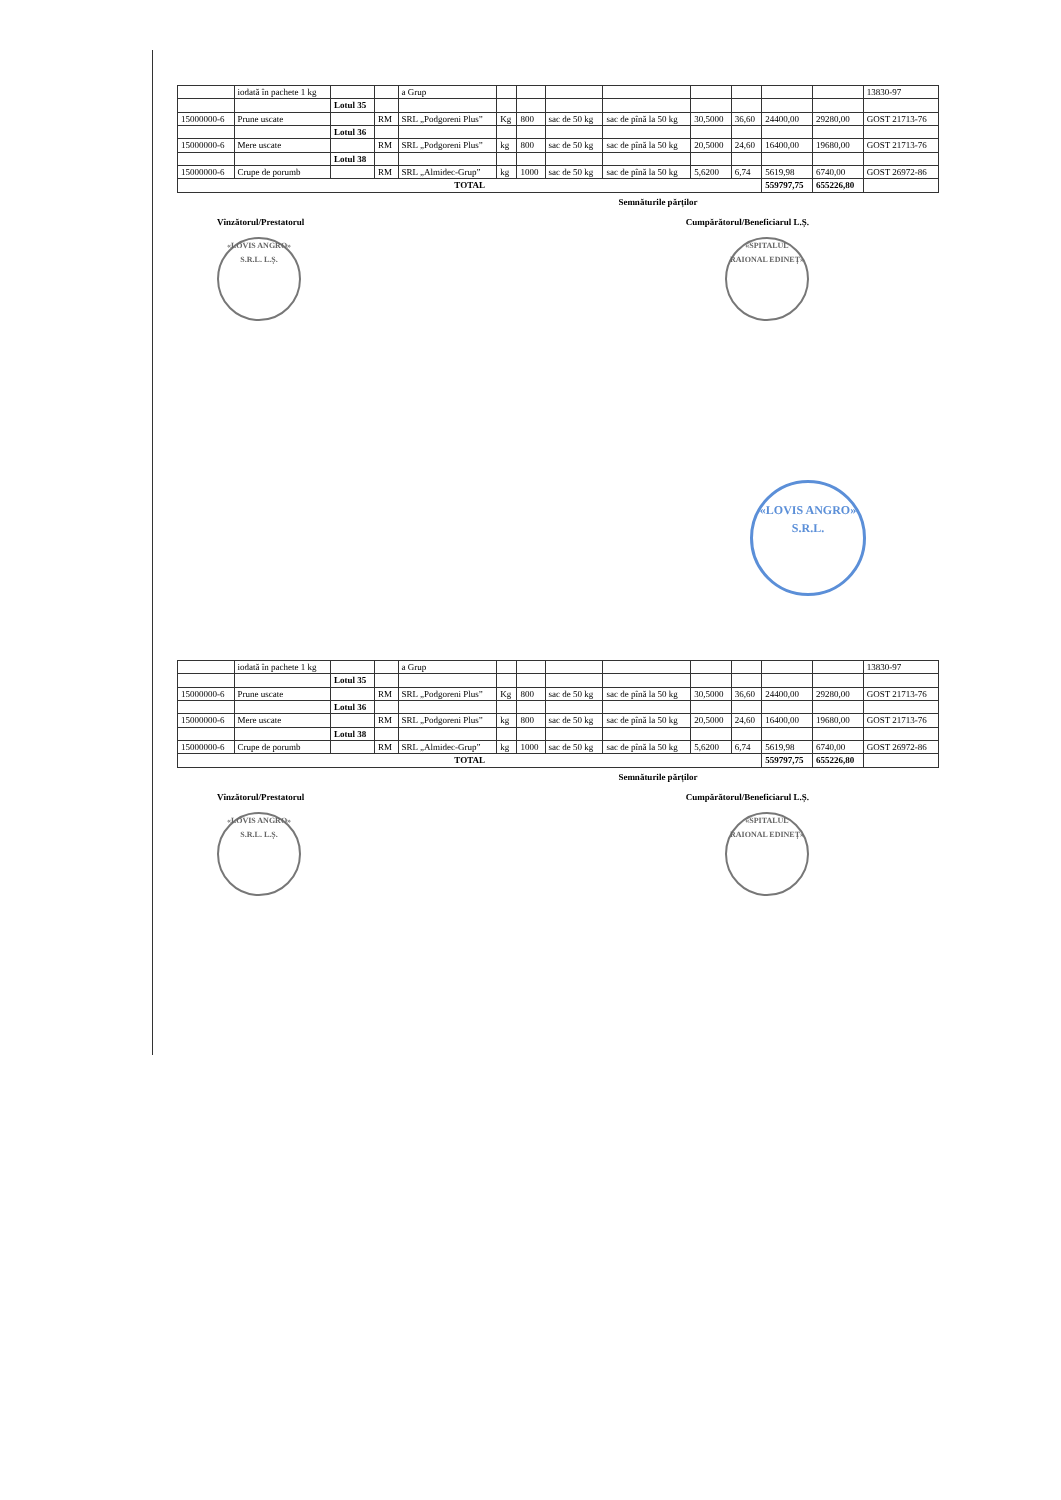| | iodată în pachete 1 kg | | | a Grup | | | | | | | | | 13830-97 |
| | | Lotul 35 | | | | | | | | | | | |
| 15000000-6 | Prune uscate | | RM | SRL „Podgoreni Plus” | Kg | 800 | sac de 50 kg | sac de pînă la 50 kg | 30,5000 | 36,60 | 24400,00 | 29280,00 | GOST 21713-76 |
| | | Lotul 36 | | | | | | | | | | | |
| 15000000-6 | Mere uscate | | RM | SRL „Podgoreni Plus” | kg | 800 | sac de 50 kg | sac de pînă la 50 kg | 20,5000 | 24,60 | 16400,00 | 19680,00 | GOST 21713-76 |
| | | Lotul 38 | | | | | | | | | | | |
| 15000000-6 | Crupe de porumb | | RM | SRL „Almidec-Grup” | kg | 1000 | sac de 50 kg | sac de pînă la 50 kg | 5,6200 | 6,74 | 5619,98 | 6740,00 | GOST 26972-86 |
| TOTAL | | | | | | | | | | | 559797,75 | 655226,80 | |
Semnăturile părților
Vînzătorul/Prestatorul Cumpărătorul/Beneficiarul L.Ș.
«LOVIS ANGRO» S.R.L. L.Ș. «SPITALUL RAIONAL EDINEȚ»
«LOVIS ANGRO» S.R.L.
| | iodată în pachete 1 kg | | | a Grup | | | | | | | | | 13830-97 |
| | | Lotul 35 | | | | | | | | | | | |
| 15000000-6 | Prune uscate | | RM | SRL „Podgoreni Plus” | Kg | 800 | sac de 50 kg | sac de pînă la 50 kg | 30,5000 | 36,60 | 24400,00 | 29280,00 | GOST 21713-76 |
| | | Lotul 36 | | | | | | | | | | | |
| 15000000-6 | Mere uscate | | RM | SRL „Podgoreni Plus” | kg | 800 | sac de 50 kg | sac de pînă la 50 kg | 20,5000 | 24,60 | 16400,00 | 19680,00 | GOST 21713-76 |
| | | Lotul 38 | | | | | | | | | | | |
| 15000000-6 | Crupe de porumb | | RM | SRL „Almidec-Grup” | kg | 1000 | sac de 50 kg | sac de pînă la 50 kg | 5,6200 | 6,74 | 5619,98 | 6740,00 | GOST 26972-86 |
| TOTAL | | | | | | | | | | | 559797,75 | 655226,80 | |
Semnăturile părților
Vînzătorul/Prestatorul Cumpărătorul/Beneficiarul L.Ș.
«LOVIS ANGRO» S.R.L. L.Ș. «SPITALUL RAIONAL EDINEȚ»